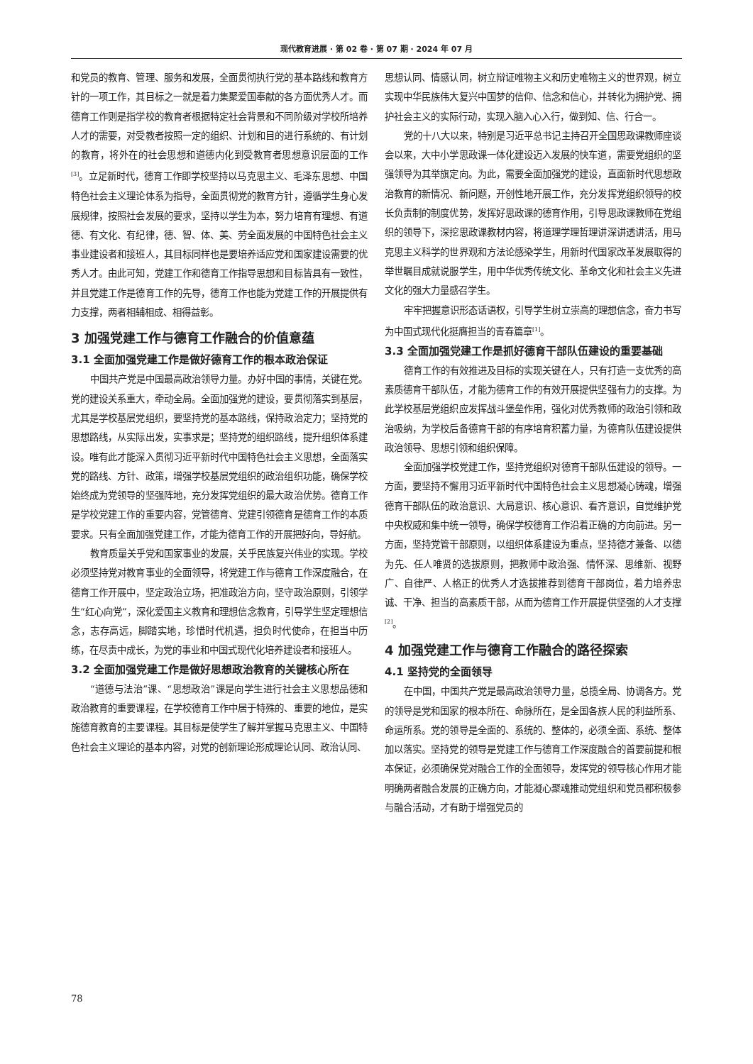现代教育进展 · 第 02 卷 · 第 07 期 · 2024 年 07 月
和党员的教育、管理、服务和发展，全面贯彻执行党的基本路线和教育方针的一项工作，其目标之一就是着力集聚爱国奉献的各方面优秀人才。而德育工作则是指学校的教育者根据特定社会背景和不同阶级对学校所培养人才的需要，对受教者按照一定的组织、计划和目的进行系统的、有计划的教育，将外在的社会思想和道德内化到受教育者思想意识层面的工作<sup>[3]</sup>。立足新时代，德育工作即学校坚持以马克思主义、毛泽东思想、中国特色社会主义理论体系为指导，全面贯彻党的教育方针，遵循学生身心发展规律，按照社会发展的要求，坚持以学生为本，努力培育有理想、有道德、有文化、有纪律，德、智、体、美、劳全面发展的中国特色社会主义事业建设者和接班人，其目标同样也是要培养适应党和国家建设需要的优秀人才。由此可知，党建工作和德育工作指导思想和目标皆具有一致性，并且党建工作是德育工作的先导，德育工作也能为党建工作的开展提供有力支撑，两者相辅相成、相得益彰。
3 加强党建工作与德育工作融合的价值意蕴
3.1 全面加强党建工作是做好德育工作的根本政治保证
中国共产党是中国最高政治领导力量。办好中国的事情，关键在党。党的建设关系重大，牵动全局。全面加强党的建设，要贯彻落实到基层，尤其是学校基层党组织，要坚持党的基本路线，保持政治定力；坚持党的思想路线，从实际出发，实事求是；坚持党的组织路线，提升组织体系建设。唯有此才能深入贯彻习近平新时代中国特色社会主义思想，全面落实党的路线、方针、政策，增强学校基层党组织的政治组织功能，确保学校始终成为党领导的坚强阵地，充分发挥党组织的最大政治优势。德育工作是学校党建工作的重要内容，党管德育、党建引领德育是德育工作的本质要求。只有全面加强党建工作，才能为德育工作的开展把好向，导好航。
教育质量关乎党和国家事业的发展，关乎民族复兴伟业的实现。学校必须坚持党对教育事业的全面领导，将党建工作与德育工作深度融合，在德育工作开展中，坚定政治立场，把准政治方向，坚守政治原则，引领学生“红心向党”，深化爱国主义教育和理想信念教育，引导学生坚定理想信念，志存高远，脚踏实地，珍惜时代机遇，担负时代使命，在担当中历练，在尽责中成长，为党的事业和中国式现代化培养建设者和接班人。
3.2 全面加强党建工作是做好思想政治教育的关键核心所在
“道德与法治”课、“思想政治”课是向学生进行社会主义思想品德和政治教育的重要课程，在学校德育工作中居于特殊的、重要的地位，是实施德育教育的主要课程。其目标是使学生了解并掌握马克思主义、中国特色社会主义理论的基本内容，对党的创新理论形成理论认同、政治认同、
思想认同、情感认同，树立辩证唯物主义和历史唯物主义的世界观，树立实现中华民族伟大复兴中国梦的信仰、信念和信心，并转化为拥护党、拥护社会主义的实际行动，实现入脑入心入行，做到知、信、行合一。
党的十八大以来，特别是习近平总书记主持召开全国思政课教师座谈会以来，大中小学思政课一体化建设迈入发展的快车道，需要党组织的坚强领导为其举旗定向。为此，需要全面加强党的建设，直面新时代思想政治教育的新情况、新问题，开创性地开展工作，充分发挥党组织领导的校长负责制的制度优势，发挥好思政课的德育作用，引导思政课教师在党组织的领导下，深挖思政课教材内容，将道理学理哲理讲深讲透讲活，用马克思主义科学的世界观和方法论感染学生，用新时代国家改革发展取得的举世瞩目成就说服学生，用中华优秀传统文化、革命文化和社会主义先进文化的强大力量感召学生。
牢牢把握意识形态话语权，引导学生树立崇高的理想信念，奋力书写为中国式现代化挺膺担当的青春篇章<sup>[1]</sup>。
3.3 全面加强党建工作是抓好德育干部队伍建设的重要基础
德育工作的有效推进及目标的实现关键在人，只有打造一支优秀的高素质德育干部队伍，才能为德育工作的有效开展提供坚强有力的支撑。为此学校基层党组织应发挥战斗堡垒作用，强化对优秀教师的政治引领和政治吸纳，为学校后备德育干部的有序培育积蓄力量，为德育队伍建设提供政治领导、思想引领和组织保障。
全面加强学校党建工作，坚持党组织对德育干部队伍建设的领导。一方面，要坚持不懈用习近平新时代中国特色社会主义思想凝心铸魂，增强德育干部队伍的政治意识、大局意识、核心意识、看齐意识，自觉维护党中央权威和集中统一领导，确保学校德育工作沿着正确的方向前进。另一方面，坚持党管干部原则，以组织体系建设为重点，坚持德才兼备、以德为先、任人唯贤的选拔原则，把教师中政治强、情怀深、思维新、视野广、自律严、人格正的优秀人才选拔推荐到德育干部岗位，着力培养忠诚、干净、担当的高素质干部，从而为德育工作开展提供坚强的人才支撑<sup>[2]</sup>。
4 加强党建工作与德育工作融合的路径探索
4.1 坚持党的全面领导
在中国，中国共产党是最高政治领导力量，总揽全局、协调各方。党的领导是党和国家的根本所在、命脉所在，是全国各族人民的利益所系、命运所系。党的领导是全面的、系统的、整体的，必须全面、系统、整体加以落实。坚持党的领导是党建工作与德育工作深度融合的首要前提和根本保证，必须确保党对融合工作的全面领导，发挥党的领导核心作用才能明确两者融合发展的正确方向，才能凝心聚魂推动党组织和党员都积极参与融合活动，才有助于增强党员的
78